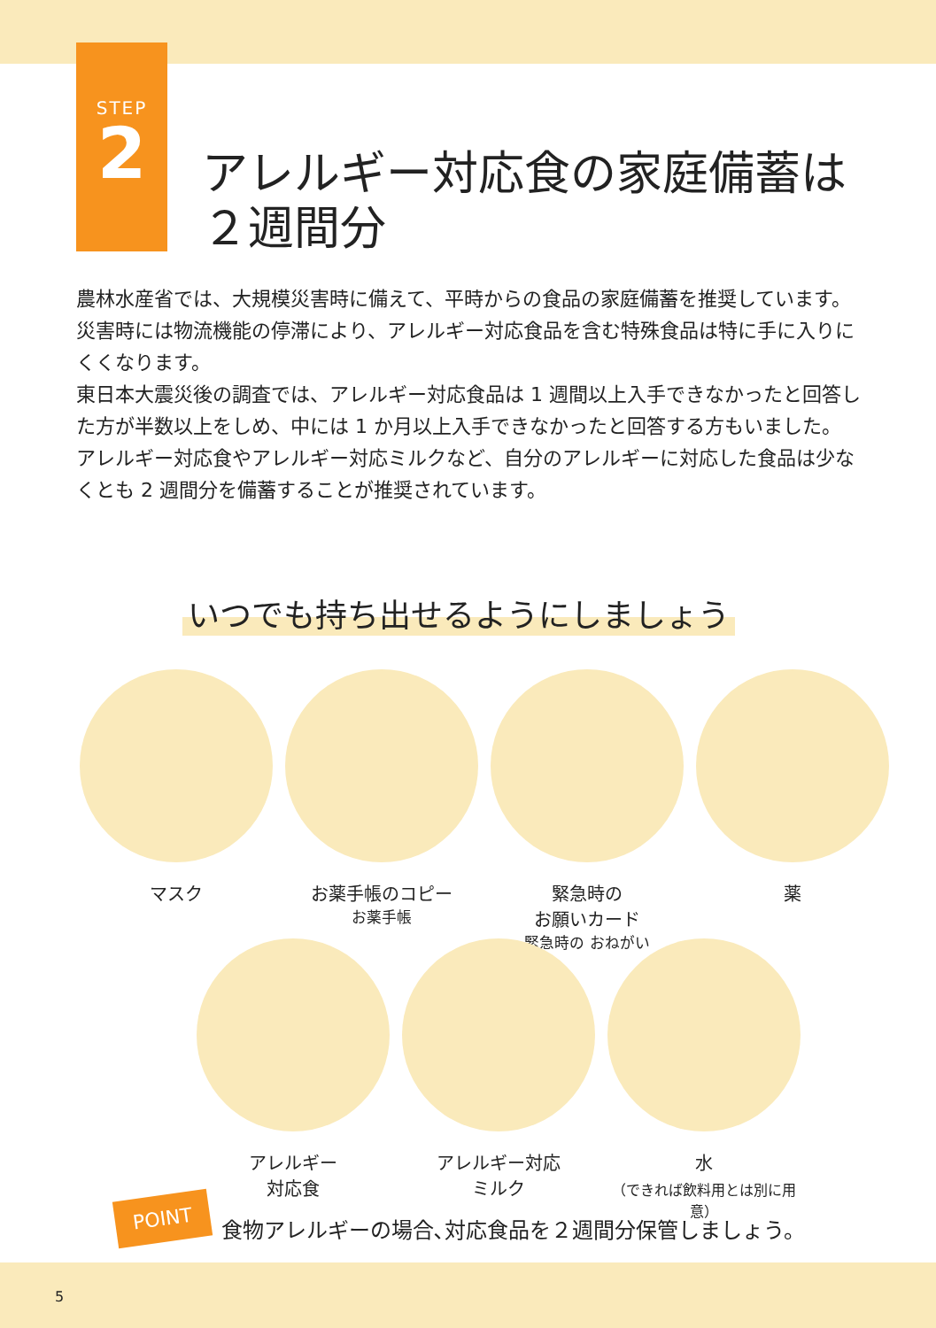STEP
2
アレルギー対応食の家庭備蓄は
２週間分
農林水産省では、大規模災害時に備えて、平時からの食品の家庭備蓄を推奨しています。
災害時には物流機能の停滞により、アレルギー対応食品を含む特殊食品は特に手に入りにくくなります。
東日本大震災後の調査では、アレルギー対応食品は 1 週間以上入手できなかったと回答した方が半数以上をしめ、中には 1 か月以上入手できなかったと回答する方もいました。
アレルギー対応食やアレルギー対応ミルクなど、自分のアレルギーに対応した食品は少なくとも 2 週間分を備蓄することが推奨されています。
いつでも持ち出せるようにしましょう
マスク お薬手帳のコピー
お薬手帳
緊急時の
お願いカード
緊急時の おねがい
薬
アレルギー
対応食
アレルギー対応
ミルク
水
（できれば飲料用とは別に用意）
POINT
食物アレルギーの場合､対応食品を２週間分保管しましょう。
5